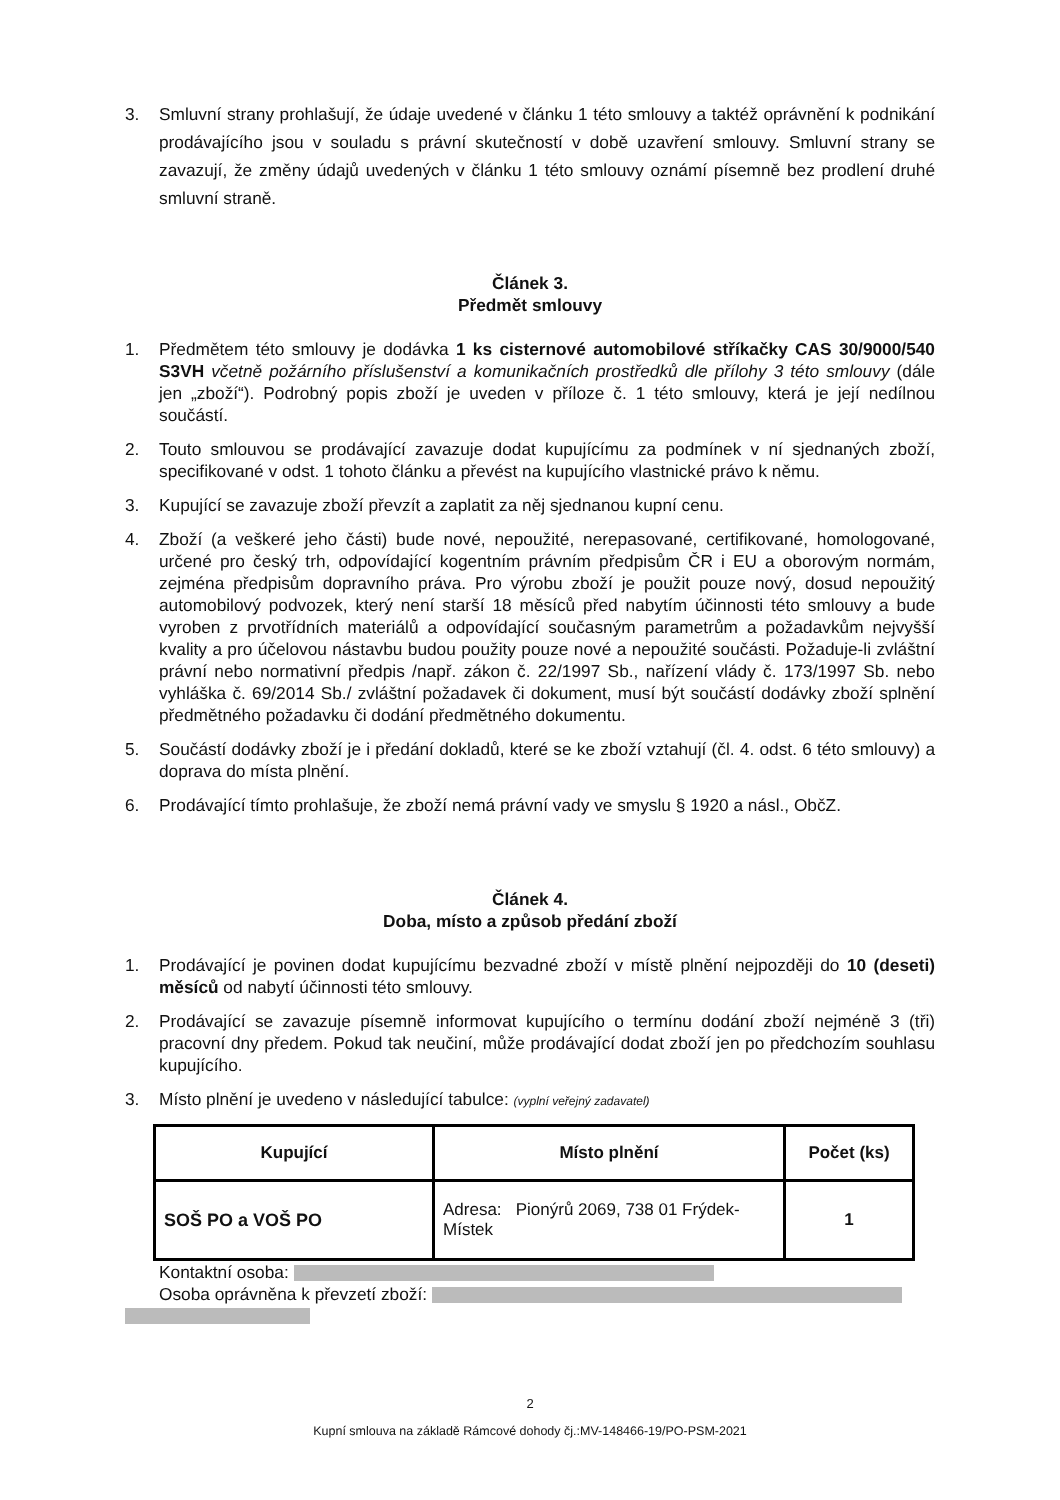3. Smluvní strany prohlašují, že údaje uvedené v článku 1 této smlouvy a taktéž oprávnění k podnikání prodávajícího jsou v souladu s právní skutečností v době uzavření smlouvy. Smluvní strany se zavazují, že změny údajů uvedených v článku 1 této smlouvy oznámí písemně bez prodlení druhé smluvní straně.
Článek 3.
Předmět smlouvy
1. Předmětem této smlouvy je dodávka 1 ks cisternové automobilové stříkačky CAS 30/9000/540 S3VH včetně požárního příslušenství a komunikačních prostředků dle přílohy 3 této smlouvy (dále jen „zboží“). Podrobný popis zboží je uveden v příloze č. 1 této smlouvy, která je její nedílnou součástí.
2. Touto smlouvou se prodávající zavazuje dodat kupujícímu za podmínek v ní sjednaných zboží, specifikované v odst. 1 tohoto článku a převést na kupujícího vlastnické právo k němu.
3. Kupující se zavazuje zboží převzít a zaplatit za něj sjednanou kupní cenu.
4. Zboží (a veškeré jeho části) bude nové, nepoužité, nerepasované, certifikované, homologované, určené pro český trh, odpovídající kogentním právním předpisům ČR i EU a oborovým normám, zejména předpisům dopravního práva. Pro výrobu zboží je použit pouze nový, dosud nepoužitý automobilový podvozek, který není starší 18 měsíců před nabytím účinnosti této smlouvy a bude vyroben z prvotřídních materiálů a odpovídající současným parametrům a požadavkům nejvyšší kvality a pro účelovou nástavbu budou použity pouze nové a nepoužité součásti. Požaduje-li zvláštní právní nebo normativní předpis /např. zákon č. 22/1997 Sb., nařízení vlády č. 173/1997 Sb. nebo vyhláška č. 69/2014 Sb./ zvláštní požadavek či dokument, musí být součástí dodávky zboží splnění předmětného požadavku či dodání předmětného dokumentu.
5. Součástí dodávky zboží je i předání dokladů, které se ke zboží vztahují (čl. 4. odst. 6 této smlouvy) a doprava do místa plnění.
6. Prodávající tímto prohlašuje, že zboží nemá právní vady ve smyslu § 1920 a násl., ObčZ.
Článek 4.
Doba, místo a způsob předání zboží
1. Prodávající je povinen dodat kupujícímu bezvadné zboží v místě plnění nejpozději do 10 (deseti) měsíců od nabytí účinnosti této smlouvy.
2. Prodávající se zavazuje písemně informovat kupujícího o termínu dodání zboží nejméně 3 (tři) pracovní dny předem. Pokud tak neučiní, může prodávající dodat zboží jen po předchozím souhlasu kupujícího.
3. Místo plnění je uvedeno v následující tabulce: (vyplní veřejný zadavatel)
| Kupující | Místo plnění | Počet (ks) |
| --- | --- | --- |
| SOŠ PO a VOŠ PO | Adresa: Pionýrů 2069, 738 01 Frýdek-Místek | 1 |
Kontaktní osoba:
Osoba oprávněna k převzetí zboží:
2
Kupní smlouva na základě Rámcové dohody čj.:MV-148466-19/PO-PSM-2021